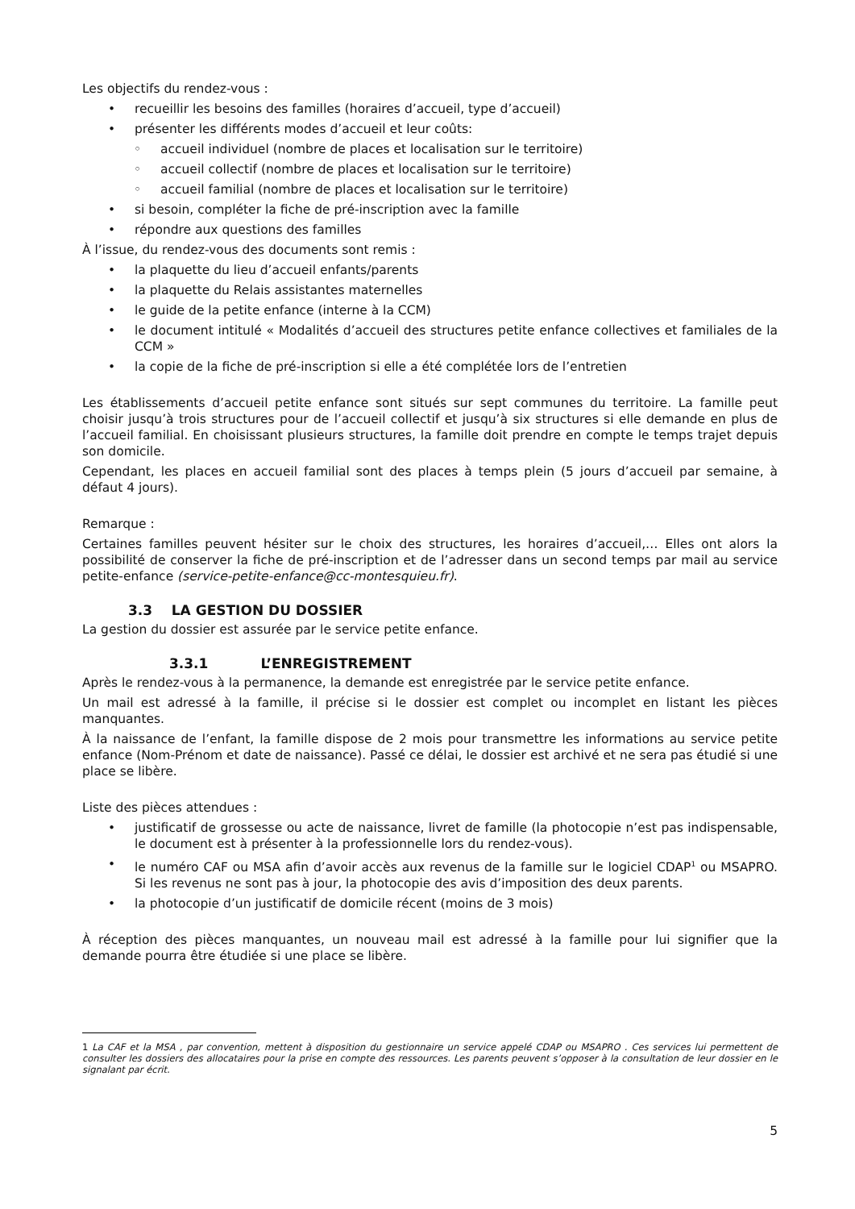Les objectifs du rendez-vous :
• recueillir les besoins des familles (horaires d’accueil, type d’accueil)
• présenter les différents modes d’accueil et leur coûts:
◦ accueil individuel (nombre de places et localisation sur le territoire)
◦ accueil collectif (nombre de places et localisation sur le territoire)
◦ accueil familial (nombre de places et localisation sur le territoire)
• si besoin, compléter la fiche de pré-inscription avec la famille
• répondre aux questions des familles
À l’issue, du rendez-vous des documents sont remis :
• la plaquette du lieu d’accueil enfants/parents
• la plaquette du Relais assistantes maternelles
• le guide de la petite enfance (interne à la CCM)
• le document intitulé « Modalités d’accueil des structures petite enfance collectives et familiales de la CCM »
• la copie de la fiche de pré-inscription si elle a été complétée lors de l’entretien
Les établissements d’accueil petite enfance sont situés sur sept communes du territoire. La famille peut choisir jusqu’à trois structures pour de l’accueil collectif et jusqu’à six structures si elle demande en plus de l’accueil familial. En choisissant plusieurs structures, la famille doit prendre en compte le temps trajet depuis son domicile.
Cependant, les places en accueil familial sont des places à temps plein (5 jours d’accueil par semaine, à défaut 4 jours).
Remarque :
Certaines familles peuvent hésiter sur le choix des structures, les horaires d’accueil,… Elles ont alors la possibilité de conserver la fiche de pré-inscription et de l’adresser dans un second temps par mail au service petite-enfance (service-petite-enfance@cc-montesquieu.fr).
3.3 LA GESTION DU DOSSIER
La gestion du dossier est assurée par le service petite enfance.
3.3.1 L’ENREGISTREMENT
Après le rendez-vous à la permanence, la demande est enregistrée par le service petite enfance.
Un mail est adressé à la famille, il précise si le dossier est complet ou incomplet en listant les pièces manquantes.
À la naissance de l’enfant, la famille dispose de 2 mois pour transmettre les informations au service petite enfance (Nom-Prénom et date de naissance). Passé ce délai, le dossier est archivé et ne sera pas étudié si une place se libère.
Liste des pièces attendues :
• justificatif de grossesse ou acte de naissance, livret de famille (la photocopie n’est pas indispensable, le document est à présenter à la professionnelle lors du rendez-vous).
• le numéro CAF ou MSA afin d’avoir accès aux revenus de la famille sur le logiciel CDAP<sup>1</sup> ou MSAPRO. Si les revenus ne sont pas à jour, la photocopie des avis d’imposition des deux parents.
• la photocopie d’un justificatif de domicile récent (moins de 3 mois)
À réception des pièces manquantes, un nouveau mail est adressé à la famille pour lui signifier que la demande pourra être étudiée si une place se libère.
1 La CAF et la MSA , par convention, mettent à disposition du gestionnaire un service appelé CDAP ou MSAPRO . Ces services lui permettent de consulter les dossiers des allocataires pour la prise en compte des ressources. Les parents peuvent s’opposer à la consultation de leur dossier en le signalant par écrit.
5